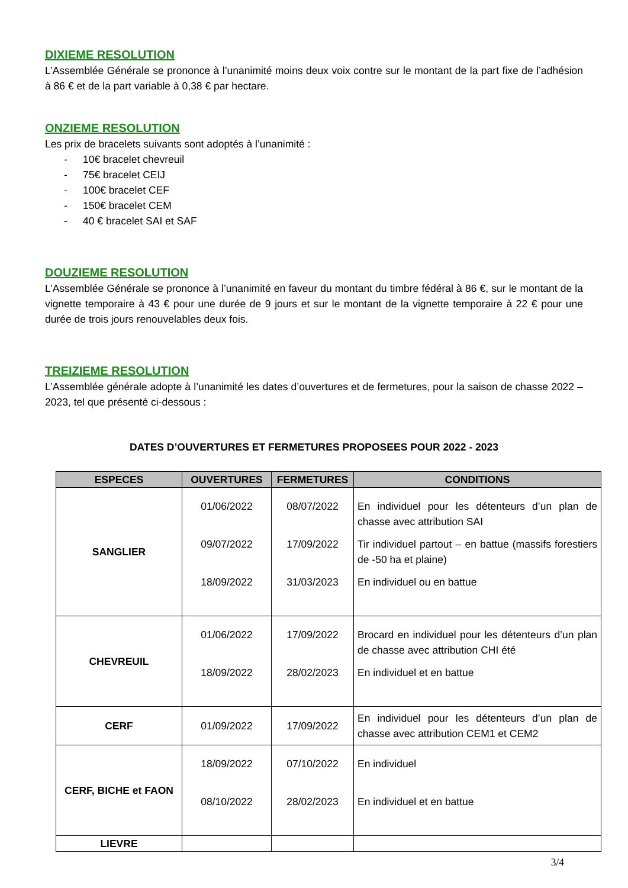DIXIEME RESOLUTION
L’Assemblée Générale se prononce à l’unanimité moins deux voix contre sur le montant de la part fixe de l’adhésion à 86 € et de la part variable à 0,38 € par hectare.
ONZIEME RESOLUTION
Les prix de bracelets suivants sont adoptés à l’unanimité :
- 10€ bracelet chevreuil
- 75€ bracelet CEIJ
- 100€ bracelet CEF
- 150€ bracelet CEM
- 40 € bracelet SAI et SAF
DOUZIEME RESOLUTION
L’Assemblée Générale se prononce à l’unanimité en faveur du montant du timbre fédéral à 86 €, sur le montant de la vignette temporaire à 43 € pour une durée de 9 jours et sur le montant de la vignette temporaire à 22 € pour une durée de trois jours renouvelables deux fois.
TREIZIEME RESOLUTION
L’Assemblée générale adopte à l’unanimité les dates d’ouvertures et de fermetures, pour la saison de chasse 2022 – 2023, tel que présenté ci-dessous :
DATES D’OUVERTURES ET FERMETURES PROPOSEES POUR 2022 - 2023
| ESPECES | OUVERTURES | FERMETURES | CONDITIONS |
| --- | --- | --- | --- |
| SANGLIER | 01/06/2022 09/07/2022 18/09/2022 | 08/07/2022 17/09/2022 31/03/2023 | En individuel pour les détenteurs d’un plan de chasse avec attribution SAI Tir individuel partout – en battue (massifs forestiers de -50 ha et plaine) En individuel ou en battue |
| CHEVREUIL | 01/06/2022 18/09/2022 | 17/09/2022 28/02/2023 | Brocard en individuel pour les détenteurs d’un plan de chasse avec attribution CHI été En individuel et en battue |
| CERF | 01/09/2022 | 17/09/2022 | En individuel pour les détenteurs d’un plan de chasse avec attribution CEM1 et CEM2 |
| CERF, BICHE et FAON | 18/09/2022 08/10/2022 | 07/10/2022 28/02/2023 | En individuel En individuel et en battue |
| LIEVRE | | | |
3/4